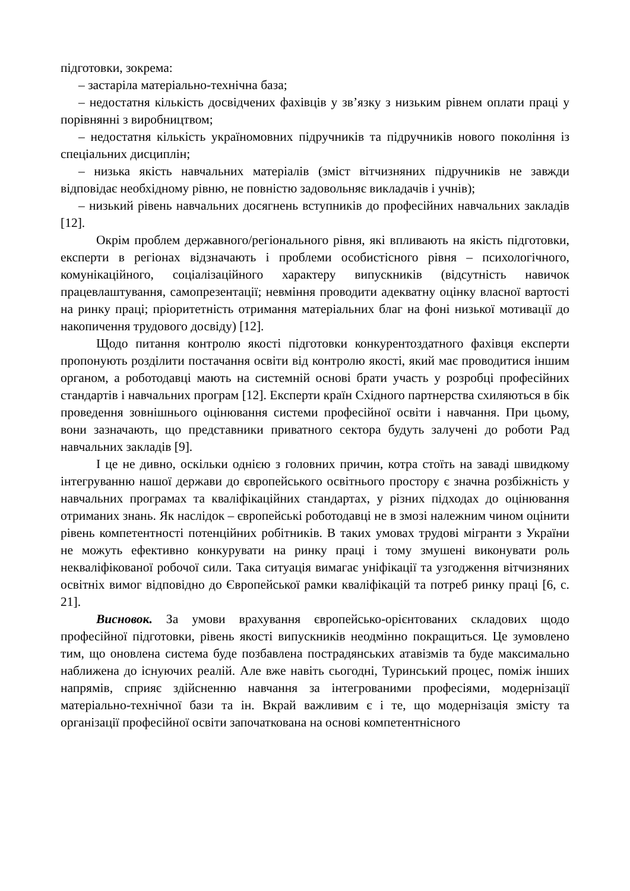підготовки, зокрема:
– застаріла матеріально-технічна база;
– недостатня кількість досвідчених фахівців у зв’язку з низьким рівнем оплати праці у порівнянні з виробництвом;
– недостатня кількість україномовних підручників та підручників нового покоління із спеціальних дисциплін;
– низька якість навчальних матеріалів (зміст вітчизняних підручників не завжди відповідає необхідному рівню, не повністю задовольняє викладачів і учнів);
– низький рівень навчальних досягнень вступників до професійних навчальних закладів [12].
Окрім проблем державного/регіонального рівня, які впливають на якість підготовки, експерти в регіонах відзначають і проблеми особистісного рівня – психологічного, комунікаційного, соціалізаційного характеру випускників (відсутність навичок працевлаштування, самопрезентації; невміння проводити адекватну оцінку власної вартості на ринку праці; пріоритетність отримання матеріальних благ на фоні низької мотивації до накопичення трудового досвіду) [12].
Щодо питання контролю якості підготовки конкурентоздатного фахівця експерти пропонують розділити постачання освіти від контролю якості, який має проводитися іншим органом, а роботодавці мають на системній основі брати участь у розробці професійних стандартів і навчальних програм [12]. Експерти країн Східного партнерства схиляються в бік проведення зовнішнього оцінювання системи професійної освіти і навчання. При цьому, вони зазначають, що представники приватного сектора будуть залучені до роботи Рад навчальних закладів [9].
І це не дивно, оскільки однією з головних причин, котра стоїть на заваді швидкому інтегруванню нашої держави до європейського освітнього простору є значна розбіжність у навчальних програмах та кваліфікаційних стандартах, у різних підходах до оцінювання отриманих знань. Як наслідок – європейські роботодавці не в змозі належним чином оцінити рівень компетентності потенційних робітників. В таких умовах трудові мігранти з України не можуть ефективно конкурувати на ринку праці і тому змушені виконувати роль некваліфікованої робочої сили. Така ситуація вимагає уніфікації та узгодження вітчизняних освітніх вимог відповідно до Європейської рамки кваліфікацій та потреб ринку праці [6, с. 21].
Висновок. За умови врахування європейсько-орієнтованих складових щодо професійної підготовки, рівень якості випускників неодмінно покращиться. Це зумовлено тим, що оновлена система буде позбавлена пострадянських атавізмів та буде максимально наближена до існуючих реалій. Але вже навіть сьогодні, Туринський процес, поміж інших напрямів, сприяє здійсненню навчання за інтегрованими професіями, модернізації матеріально-технічної бази та ін. Вкрай важливим є і те, що модернізація змісту та організації професійної освіти започаткована на основі компетентнісного